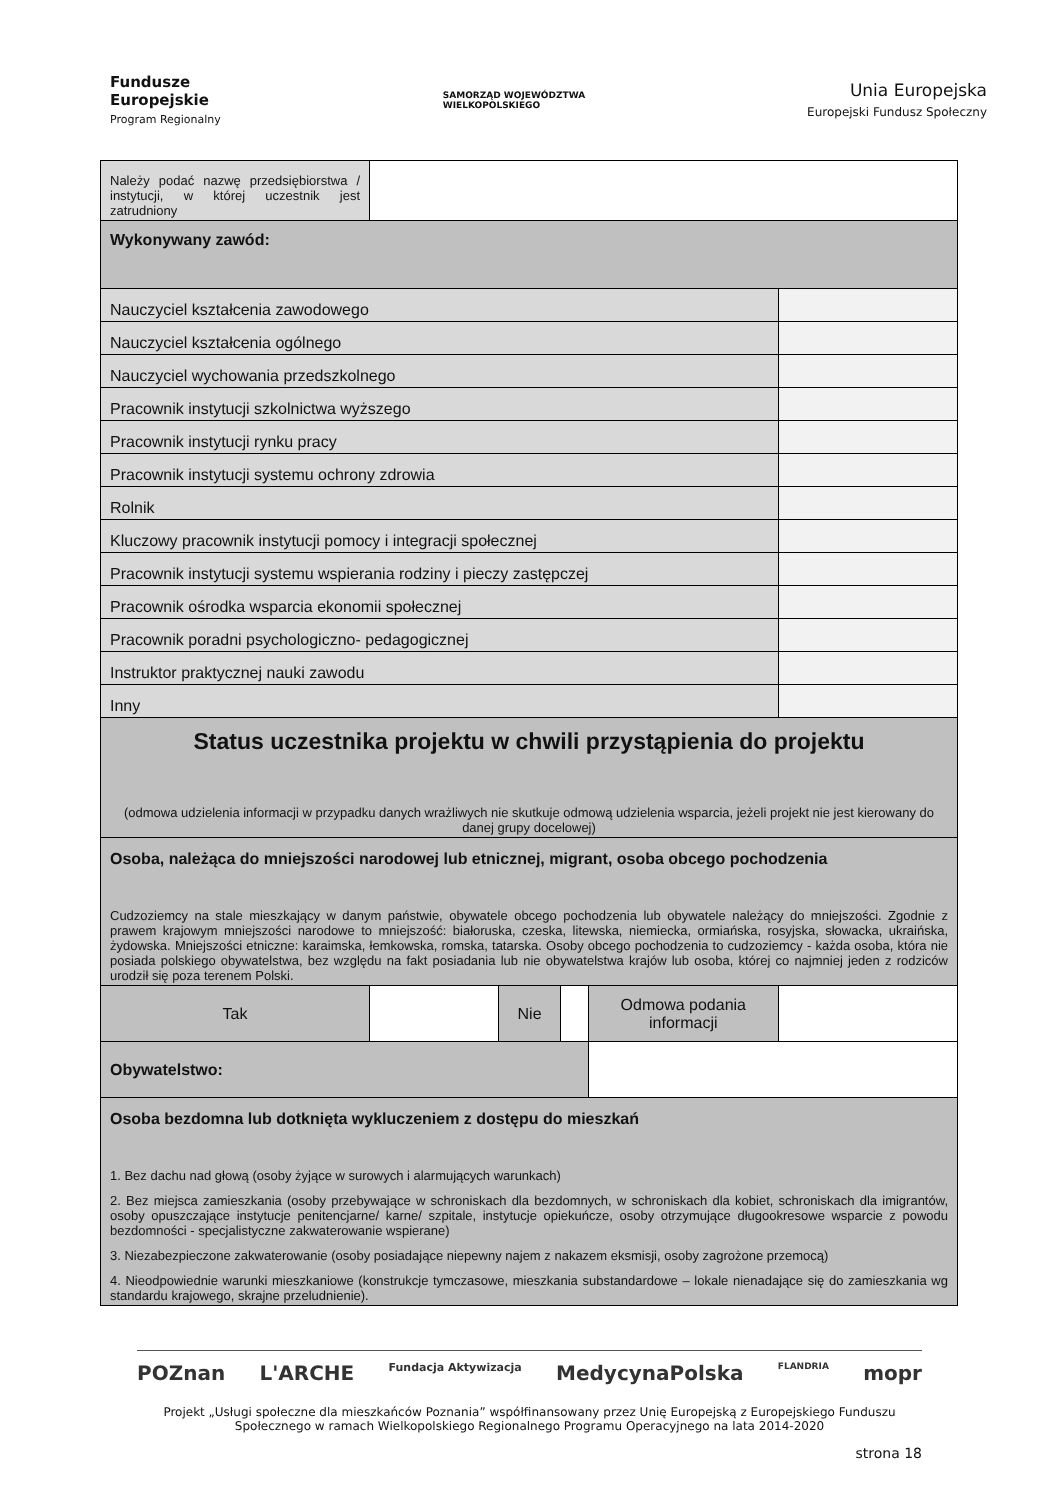Fundusze
Europejskie
Program Regionalny
SAMORZĄD WOJEWÓDZTWA
WIELKOPOLSKIEGO
Unia Europejska
Europejski Fundusz Społeczny
| Należy podać nazwę przedsiębiorstwa / instytucji, w której uczestnik jest zatrudniony | | | | | |
| Wykonywany zawód: | | | | | |
| Nauczyciel kształcenia zawodowego | | | | | |
| Nauczyciel kształcenia ogólnego | | | | | |
| Nauczyciel wychowania przedszkolnego | | | | | |
| Pracownik instytucji szkolnictwa wyższego | | | | | |
| Pracownik instytucji rynku pracy | | | | | |
| Pracownik instytucji systemu ochrony zdrowia | | | | | |
| Rolnik | | | | | |
| Kluczowy pracownik instytucji pomocy i integracji społecznej | | | | | |
| Pracownik instytucji systemu wspierania rodziny i pieczy zastępczej | | | | | |
| Pracownik ośrodka wsparcia ekonomii społecznej | | | | | |
| Pracownik poradni psychologiczno- pedagogicznej | | | | | |
| Instruktor praktycznej nauki zawodu | | | | | |
| Inny | | | | | |
| Status uczestnika projektu w chwili przystąpienia do projektu (odmowa udzielenia informacji w przypadku danych wrażliwych nie skutkuje odmową udzielenia wsparcia, jeżeli projekt nie jest kierowany do danej grupy docelowej) | | | | | |
| Osoba, należąca do mniejszości narodowej lub etnicznej, migrant, osoba obcego pochodzenia Cudzoziemcy na stale mieszkający w danym państwie, obywatele obcego pochodzenia lub obywatele należący do mniejszości. Zgodnie z prawem krajowym mniejszości narodowe to mniejszość: białoruska, czeska, litewska, niemiecka, ormiańska, rosyjska, słowacka, ukraińska, żydowska. Mniejszości etniczne: karaimska, łemkowska, romska, tatarska. Osoby obcego pochodzenia to cudzoziemcy - każda osoba, która nie posiada polskiego obywatelstwa, bez względu na fakt posiadania lub nie obywatelstwa krajów lub osoba, której co najmniej jeden z rodziców urodził się poza terenem Polski. | | | | | |
| Tak | | Nie | | Odmowa podania informacji | |
| Obywatelstwo: | | | | | |
| Osoba bezdomna lub dotknięta wykluczeniem z dostępu do mieszkań 1. Bez dachu nad głową (osoby żyjące w surowych i alarmujących warunkach) 2. Bez miejsca zamieszkania (osoby przebywające w schroniskach dla bezdomnych, w schroniskach dla kobiet, schroniskach dla imigrantów, osoby opuszczające instytucje penitencjarne/ karne/ szpitale, instytucje opiekuńcze, osoby otrzymujące długookresowe wsparcie z powodu bezdomności - specjalistyczne zakwaterowanie wspierane) 3. Niezabezpieczone zakwaterowanie (osoby posiadające niepewny najem z nakazem eksmisji, osoby zagrożone przemocą) 4. Nieodpowiednie warunki mieszkaniowe (konstrukcje tymczasowe, mieszkania substandardowe – lokale nienadające się do zamieszkania wg standardu krajowego, skrajne przeludnienie). | | | | | |
POZnan L'ARCHE Fundacja Aktywizacja MedycynaPolska FLANDRIA mopr
Projekt „Usługi społeczne dla mieszkańców Poznania” współfinansowany przez Unię Europejską z Europejskiego Funduszu Społecznego w ramach Wielkopolskiego Regionalnego Programu Operacyjnego na lata 2014-2020
strona 18